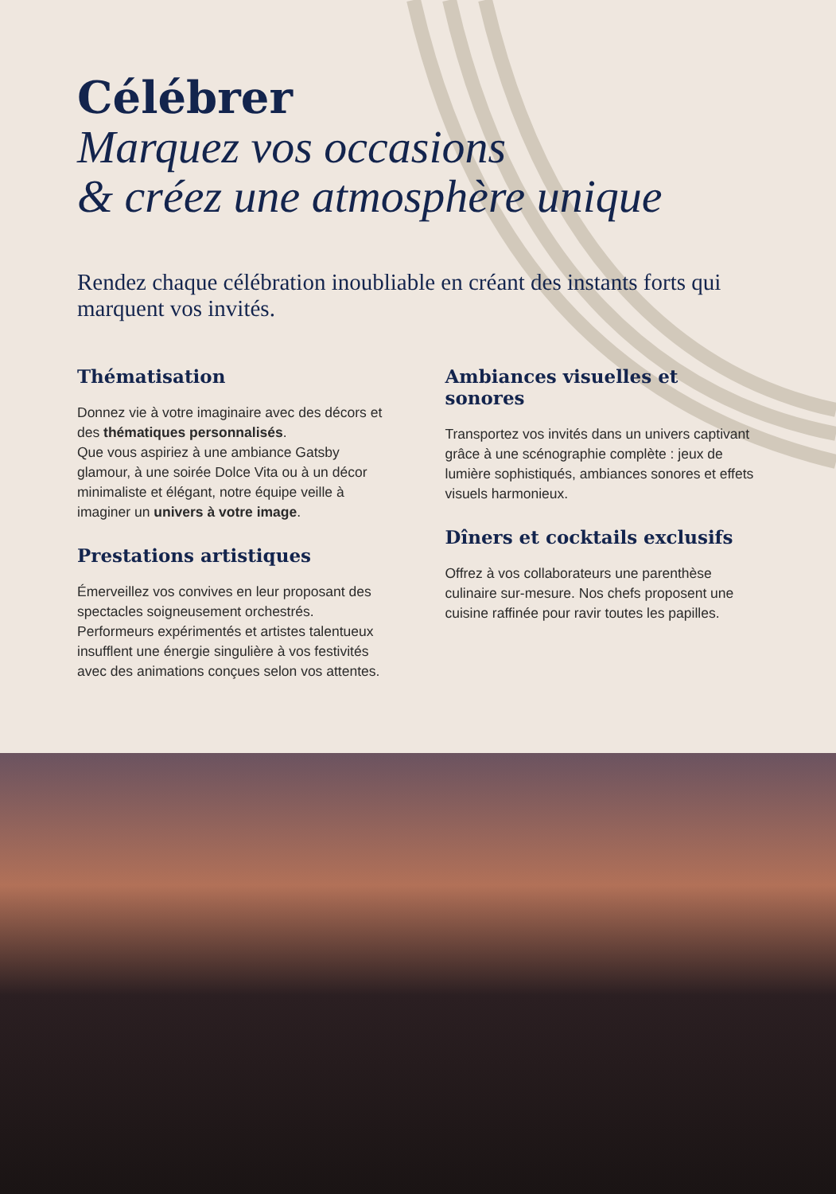Célébrer
Marquez vos occasions
& créez une atmosphère unique
Rendez chaque célébration inoubliable en créant des instants forts qui marquent vos invités.
Thématisation
Donnez vie à votre imaginaire avec des décors et des thématiques personnalisés.
Que vous aspiriez à une ambiance Gatsby glamour, à une soirée Dolce Vita ou à un décor minimaliste et élégant, notre équipe veille à imaginer un univers à votre image.
Prestations artistiques
Émerveillez vos convives en leur proposant des spectacles soigneusement orchestrés. Performeurs expérimentés et artistes talentueux insufflent une énergie singulière à vos festivités avec des animations conçues selon vos attentes.
Ambiances visuelles et sonores
Transportez vos invités dans un univers captivant grâce à une scénographie complète : jeux de lumière sophistiqués, ambiances sonores et effets visuels harmonieux.
Dîners et cocktails exclusifs
Offrez à vos collaborateurs une parenthèse culinaire sur-mesure. Nos chefs proposent une cuisine raffinée pour ravir toutes les papilles.